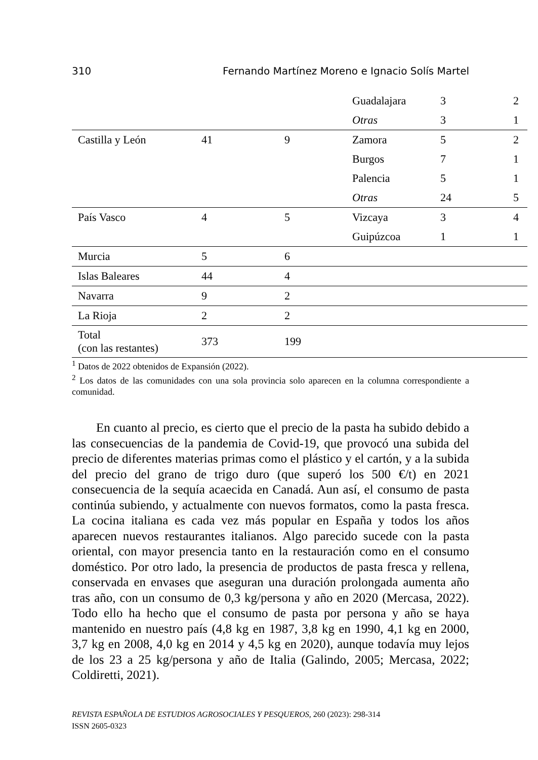310 Fernando Martínez Moreno e Ignacio Solís Martel
| | | | Guadalajara | 3 | 2 |
| | | | Otras | 3 | 1 |
| Castilla y León | 41 | 9 | Zamora | 5 | 2 |
| | | | Burgos | 7 | 1 |
| | | | Palencia | 5 | 1 |
| | | | Otras | 24 | 5 |
| País Vasco | 4 | 5 | Vizcaya | 3 | 4 |
| | | | Guipúzcoa | 1 | 1 |
| Murcia | 5 | 6 | | | |
| Islas Baleares | 44 | 4 | | | |
| Navarra | 9 | 2 | | | |
| La Rioja | 2 | 2 | | | |
| Total (con las restantes) | 373 | 199 | | | |
<sup>1</sup> Datos de 2022 obtenidos de Expansión (2022).
<sup>2</sup> Los datos de las comunidades con una sola provincia solo aparecen en la columna correspondiente a comunidad.
En cuanto al precio, es cierto que el precio de la pasta ha subido debido a las consecuencias de la pandemia de Covid-19, que provocó una subida del precio de diferentes materias primas como el plástico y el cartón, y a la subida del precio del grano de trigo duro (que superó los 500 €/t) en 2021 consecuencia de la sequía acaecida en Canadá. Aun así, el consumo de pasta continúa subiendo, y actualmente con nuevos formatos, como la pasta fresca. La cocina italiana es cada vez más popular en España y todos los años aparecen nuevos restaurantes italianos. Algo parecido sucede con la pasta oriental, con mayor presencia tanto en la restauración como en el consumo doméstico. Por otro lado, la presencia de productos de pasta fresca y rellena, conservada en envases que aseguran una duración prolongada aumenta año tras año, con un consumo de 0,3 kg/persona y año en 2020 (Mercasa, 2022). Todo ello ha hecho que el consumo de pasta por persona y año se haya mantenido en nuestro país (4,8 kg en 1987, 3,8 kg en 1990, 4,1 kg en 2000, 3,7 kg en 2008, 4,0 kg en 2014 y 4,5 kg en 2020), aunque todavía muy lejos de los 23 a 25 kg/persona y año de Italia (Galindo, 2005; Mercasa, 2022; Coldiretti, 2021).
REVISTA ESPAÑOLA DE ESTUDIOS AGROSOCIALES Y PESQUEROS, 260 (2023): 298-314
ISSN 2605-0323